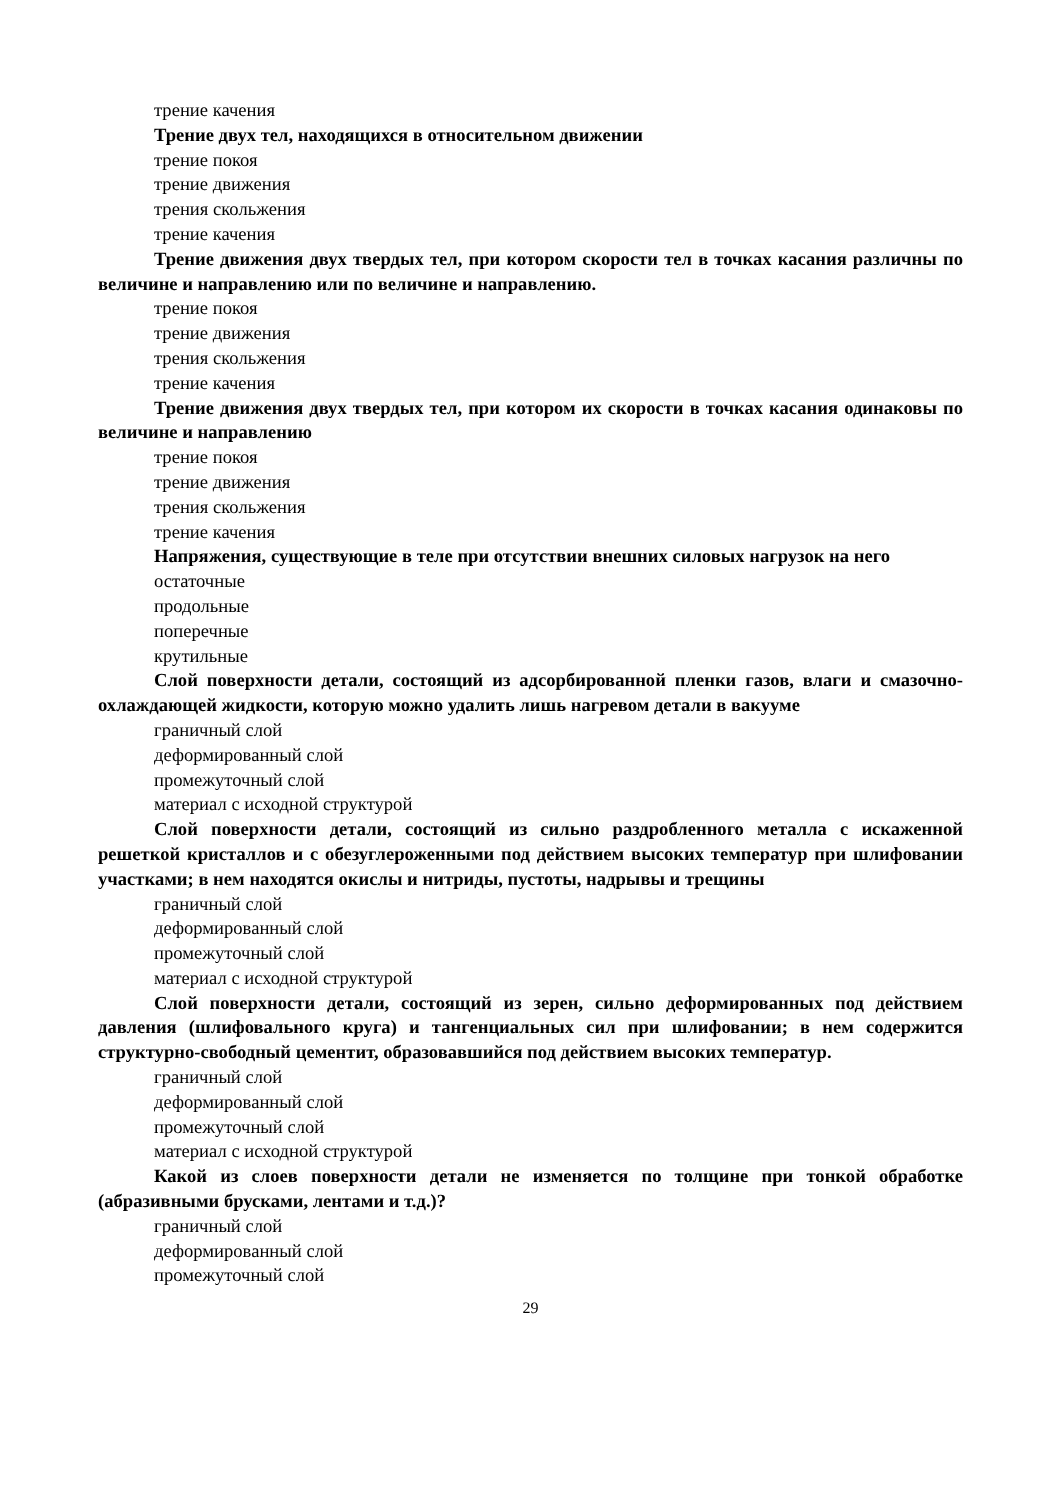трение качения
Трение двух тел, находящихся в относительном движении
трение покоя
трение движения
трения скольжения
трение качения
Трение движения двух твердых тел, при котором скорости тел в точках касания различны по величине и направлению или по величине и направлению.
трение покоя
трение движения
трения скольжения
трение качения
Трение движения двух твердых тел, при котором их скорости в точках касания одинаковы по величине и направлению
трение покоя
трение движения
трения скольжения
трение качения
Напряжения, существующие в теле при отсутствии внешних силовых нагрузок на него
остаточные
продольные
поперечные
крутильные
Слой поверхности детали, состоящий из адсорбированной пленки газов, влаги и смазочно-охлаждающей жидкости, которую можно удалить лишь нагревом детали в вакууме
граничный слой
деформированный слой
промежуточный слой
материал с исходной структурой
Слой поверхности детали, состоящий из сильно раздробленного металла с искаженной решеткой кристаллов и с обезуглероженными под действием высоких температур при шлифовании участками; в нем находятся окислы и нитриды, пустоты, надрывы и трещины
граничный слой
деформированный слой
промежуточный слой
материал с исходной структурой
Слой поверхности детали, состоящий из зерен, сильно деформированных под действием давления (шлифовального круга) и тангенциальных сил при шлифовании; в нем содержится структурно-свободный цементит, образовавшийся под действием высоких температур.
граничный слой
деформированный слой
промежуточный слой
материал с исходной структурой
Какой из слоев поверхности детали не изменяется по толщине при тонкой обработке (абразивными брусками, лентами и т.д.)?
граничный слой
деформированный слой
промежуточный слой
29